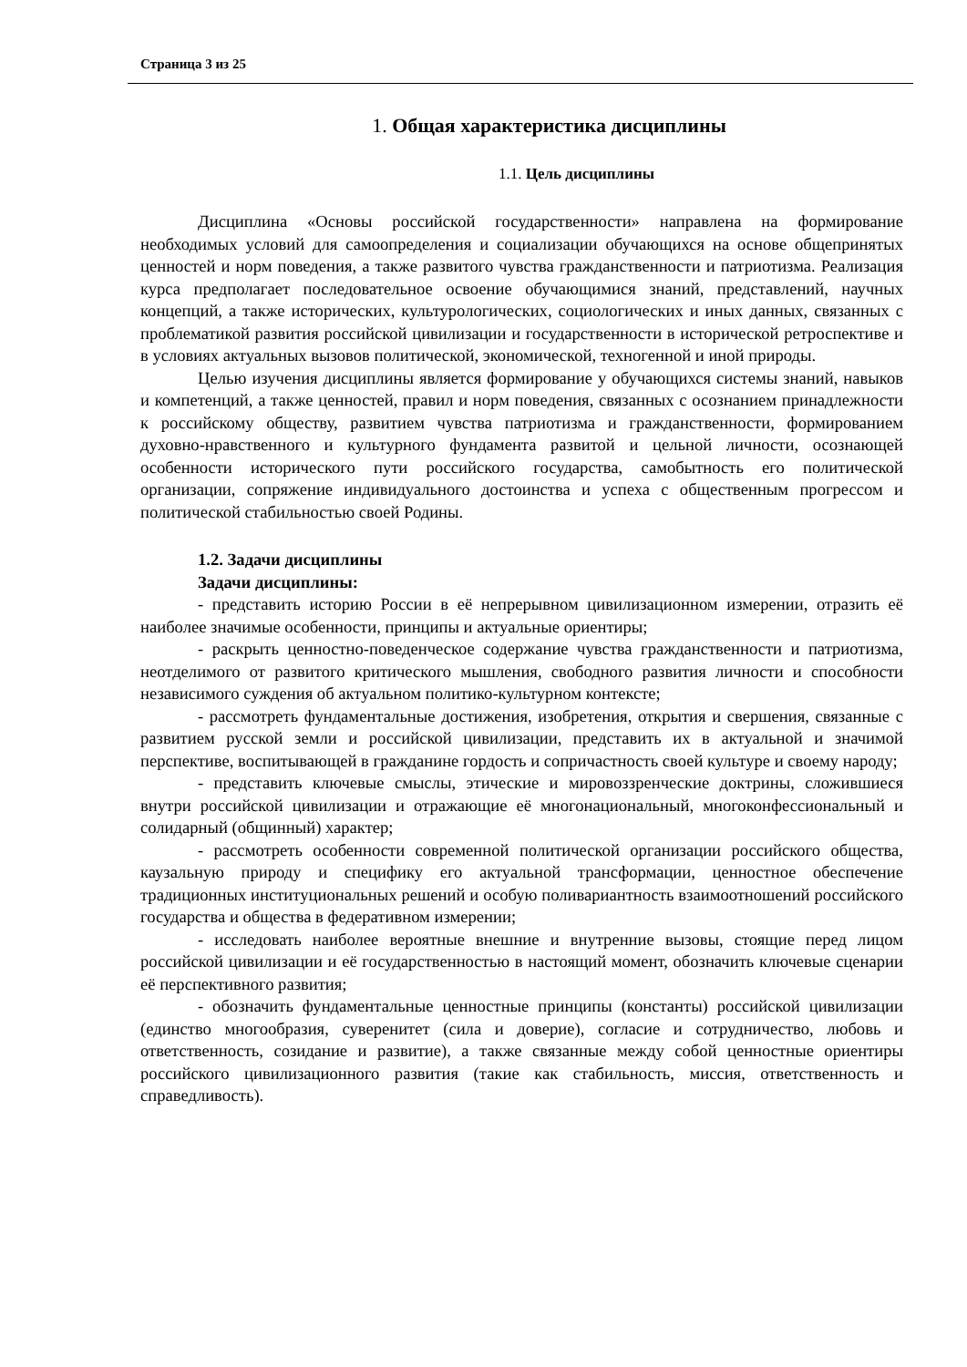Страница 3 из 25
1. Общая характеристика дисциплины
1.1. Цель дисциплины
Дисциплина «Основы российской государственности» направлена на формирование необходимых условий для самоопределения и социализации обучающихся на основе общепринятых ценностей и норм поведения, а также развитого чувства гражданственности и патриотизма. Реализация курса предполагает последовательное освоение обучающимися знаний, представлений, научных концепций, а также исторических, культурологических, социологических и иных данных, связанных с проблематикой развития российской цивилизации и государственности в исторической ретроспективе и в условиях актуальных вызовов политической, экономической, техногенной и иной природы.
Целью изучения дисциплины является формирование у обучающихся системы знаний, навыков и компетенций, а также ценностей, правил и норм поведения, связанных с осознанием принадлежности к российскому обществу, развитием чувства патриотизма и гражданственности, формированием духовно-нравственного и культурного фундамента развитой и цельной личности, осознающей особенности исторического пути российского государства, самобытность его политической организации, сопряжение индивидуального достоинства и успеха с общественным прогрессом и политической стабильностью своей Родины.
1.2. Задачи дисциплины
Задачи дисциплины:
- представить историю России в её непрерывном цивилизационном измерении, отразить её наиболее значимые особенности, принципы и актуальные ориентиры;
- раскрыть ценностно-поведенческое содержание чувства гражданственности и патриотизма, неотделимого от развитого критического мышления, свободного развития личности и способности независимого суждения об актуальном политико-культурном контексте;
- рассмотреть фундаментальные достижения, изобретения, открытия и свершения, связанные с развитием русской земли и российской цивилизации, представить их в актуальной и значимой перспективе, воспитывающей в гражданине гордость и сопричастность своей культуре и своему народу;
- представить ключевые смыслы, этические и мировоззренческие доктрины, сложившиеся внутри российской цивилизации и отражающие её многонациональный, многоконфессиональный и солидарный (общинный) характер;
- рассмотреть особенности современной политической организации российского общества, каузальную природу и специфику его актуальной трансформации, ценностное обеспечение традиционных институциональных решений и особую поливариантность взаимоотношений российского государства и общества в федеративном измерении;
- исследовать наиболее вероятные внешние и внутренние вызовы, стоящие перед лицом российской цивилизации и её государственностью в настоящий момент, обозначить ключевые сценарии её перспективного развития;
- обозначить фундаментальные ценностные принципы (константы) российской цивилизации (единство многообразия, суверенитет (сила и доверие), согласие и сотрудничество, любовь и ответственность, созидание и развитие), а также связанные между собой ценностные ориентиры российского цивилизационного развития (такие как стабильность, миссия, ответственность и справедливость).